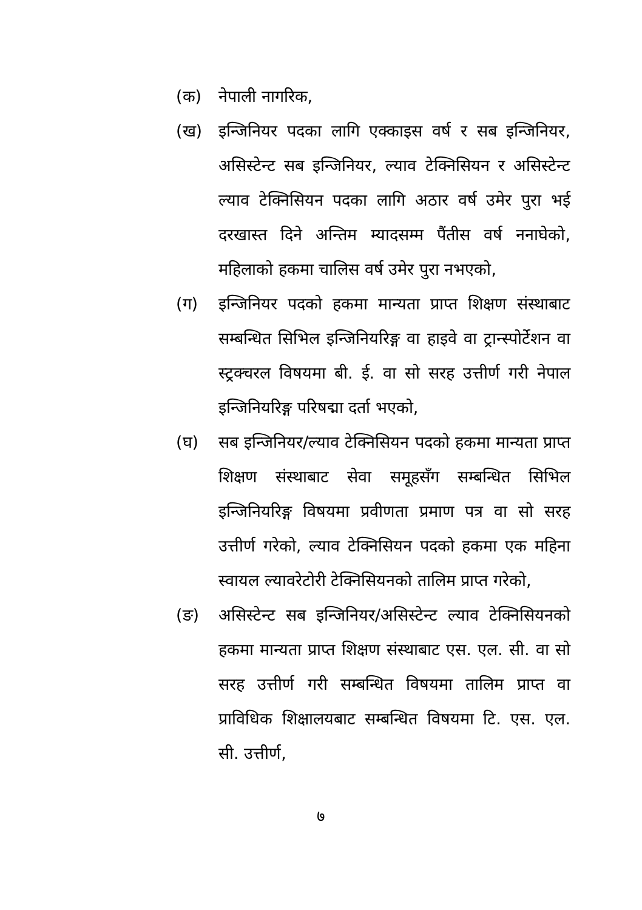(क) नेपाली नागरिक,
(ख) इन्जिनियर पदका लागि एक्काइस वर्ष र सब इन्जिनियर, असिस्टेन्ट सब इन्जिनियर, ल्याव टेक्निसियन र असिस्टेन्ट ल्याव टेक्निसियन पदका लागि अठार वर्ष उमेर पुरा भई दरखास्त दिने अन्तिम म्यादसम्म पैंतीस वर्ष ननाघेको, महिलाको हकमा चालिस वर्ष उमेर पुरा नभएको,
(ग) इन्जिनियर पदको हकमा मान्यता प्राप्त शिक्षण संस्थाबाट सम्बन्धित सिभिल इन्जिनियरिङ्ग वा हाइवे वा ट्रान्स्पोर्टेशन वा स्ट्रक्चरल विषयमा बी. ई. वा सो सरह उत्तीर्ण गरी नेपाल इन्जिनियरिङ्ग परिषद्मा दर्ता भएको,
(घ) सब इन्जिनियर/ल्याव टेक्निसियन पदको हकमा मान्यता प्राप्त शिक्षण संस्थाबाट सेवा समूहसँग सम्बन्धित सिभिल इन्जिनियरिङ्ग विषयमा प्रवीणता प्रमाण पत्र वा सो सरह उत्तीर्ण गरेको, ल्याव टेक्निसियन पदको हकमा एक महिना स्वायल ल्यावरेटोरी टेक्निसियनको तालिम प्राप्त गरेको,
(ङ) असिस्टेन्ट सब इन्जिनियर/असिस्टेन्ट ल्याव टेक्निसियनको हकमा मान्यता प्राप्त शिक्षण संस्थाबाट एस. एल. सी. वा सो सरह उत्तीर्ण गरी सम्बन्धित विषयमा तालिम प्राप्त वा प्राविधिक शिक्षालयबाट सम्बन्धित विषयमा टि. एस. एल. सी. उत्तीर्ण,
७